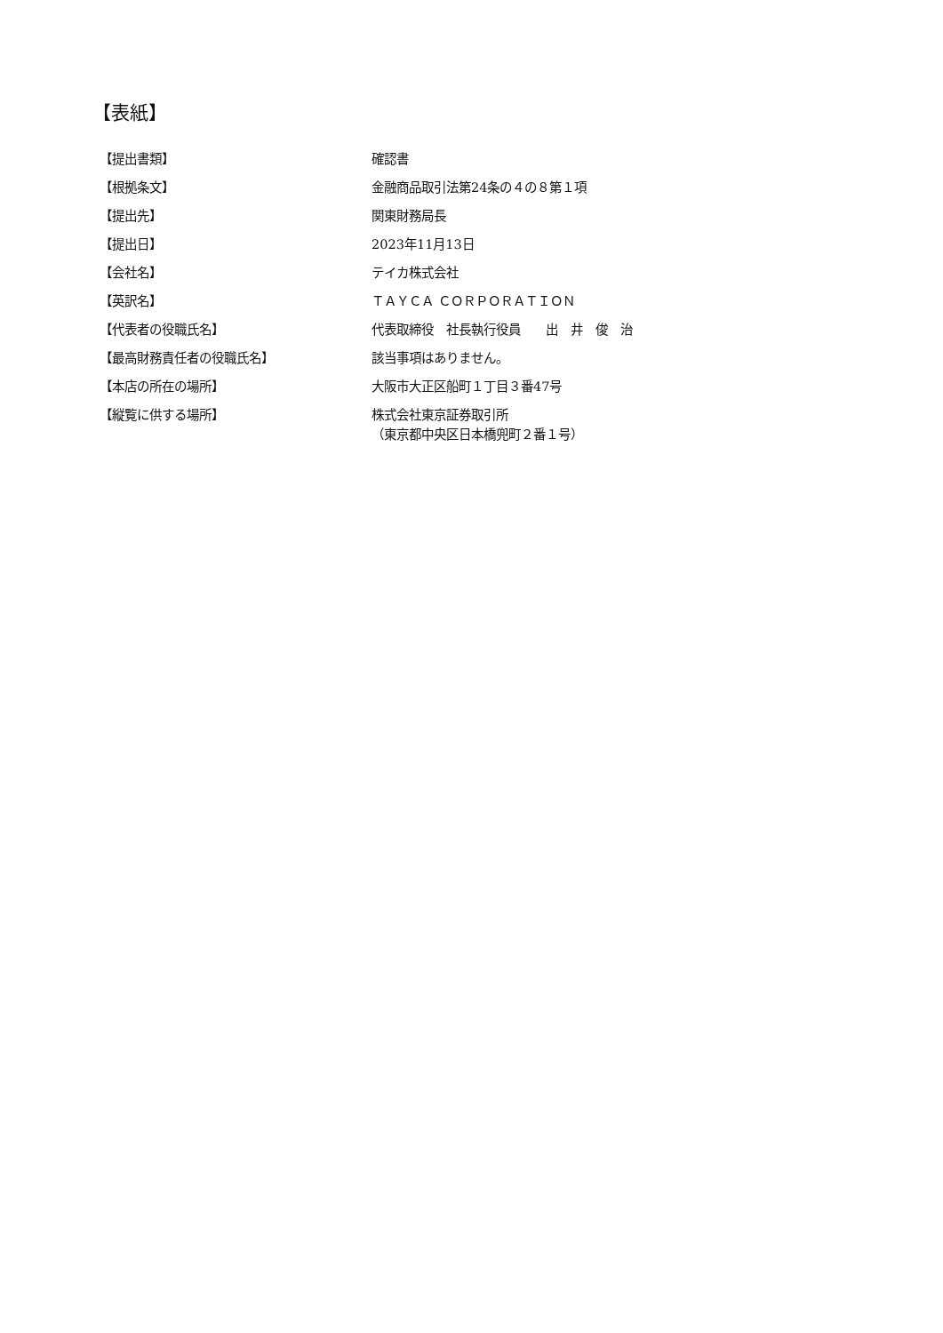【表紙】
| 【提出書類】 | 確認書 |
| 【根拠条文】 | 金融商品取引法第24条の４の８第１項 |
| 【提出先】 | 関東財務局長 |
| 【提出日】 | 2023年11月13日 |
| 【会社名】 | テイカ株式会社 |
| 【英訳名】 | ＴＡＹＣＡ ＣＯＲＰＯＲＡＴＩＯＮ |
| 【代表者の役職氏名】 | 代表取締役 社長執行役員 出 井 俊 治 |
| 【最高財務責任者の役職氏名】 | 該当事項はありません。 |
| 【本店の所在の場所】 | 大阪市大正区船町１丁目３番47号 |
| 【縦覧に供する場所】 | 株式会社東京証券取引所 （東京都中央区日本橋兜町２番１号） |